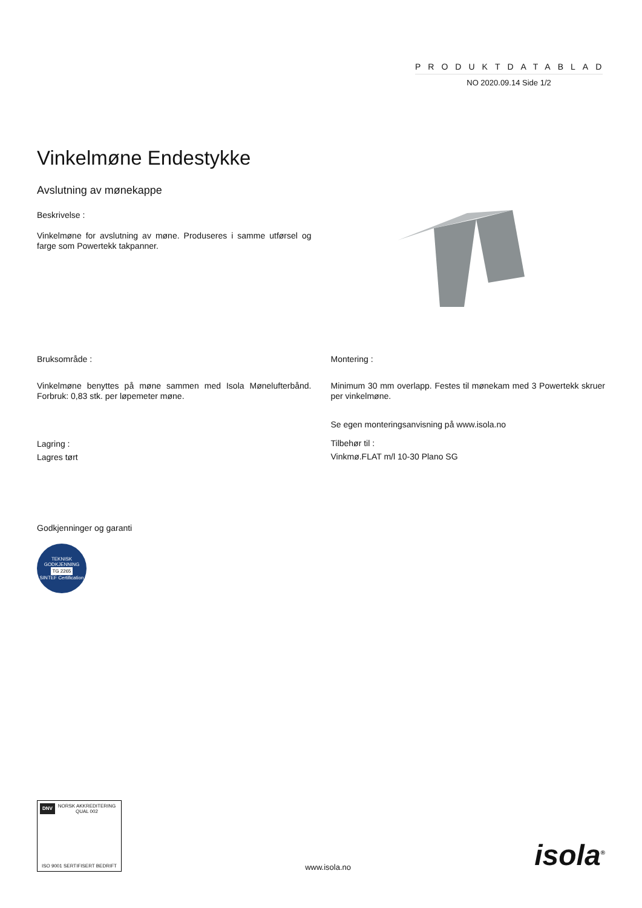PRODUKTDATABLAD
NO 2020.09.14 Side 1/2
Vinkelmøne Endestykke
Avslutning av mønekappe
Beskrivelse :
Vinkelmøne for avslutning av møne. Produseres i samme utførsel og farge som Powertekk takpanner.
Bruksområde :
Vinkelmøne benyttes på møne sammen med Isola Mønelufterbånd. Forbruk: 0,83 stk. per løpemeter møne.
Lagring :
Lagres tørt
Montering :
Minimum 30 mm overlapp. Festes til mønekam med 3 Powertekk skruer per vinkelmøne.
Se egen monteringsanvisning på www.isola.no
Tilbehør til :
Vinkmø.FLAT m/l 10-30 Plano SG
Godkjenninger og garanti
TEKNISK GODKJENNING
TG 2265
SINTEF Certification
DNV NORSK AKKREDITERING QUAL 002
ISO 9001 SERTIFISERT BEDRIFT
www.isola.no
isola<sup>®</sup>